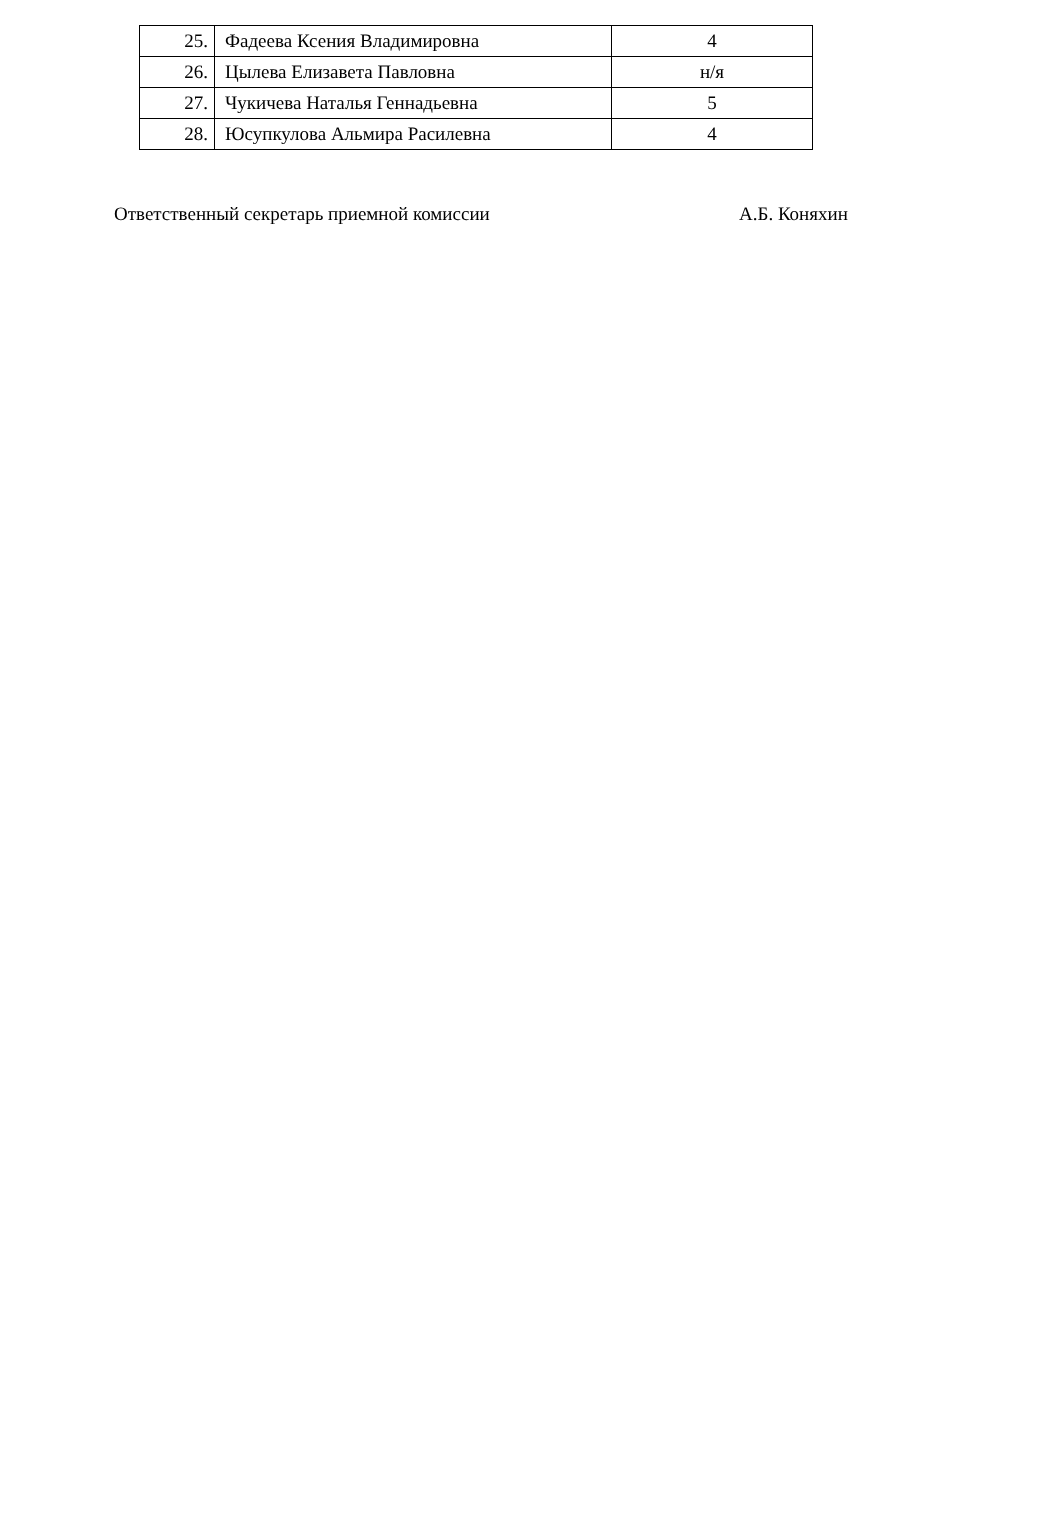| 25. | Фадеева Ксения Владимировна | 4 |
| 26. | Цылева Елизавета Павловна | н/я |
| 27. | Чукичева Наталья Геннадьевна | 5 |
| 28. | Юсупкулова Альмира Расилевна | 4 |
Ответственный секретарь приемной комиссии А.Б. Коняхин